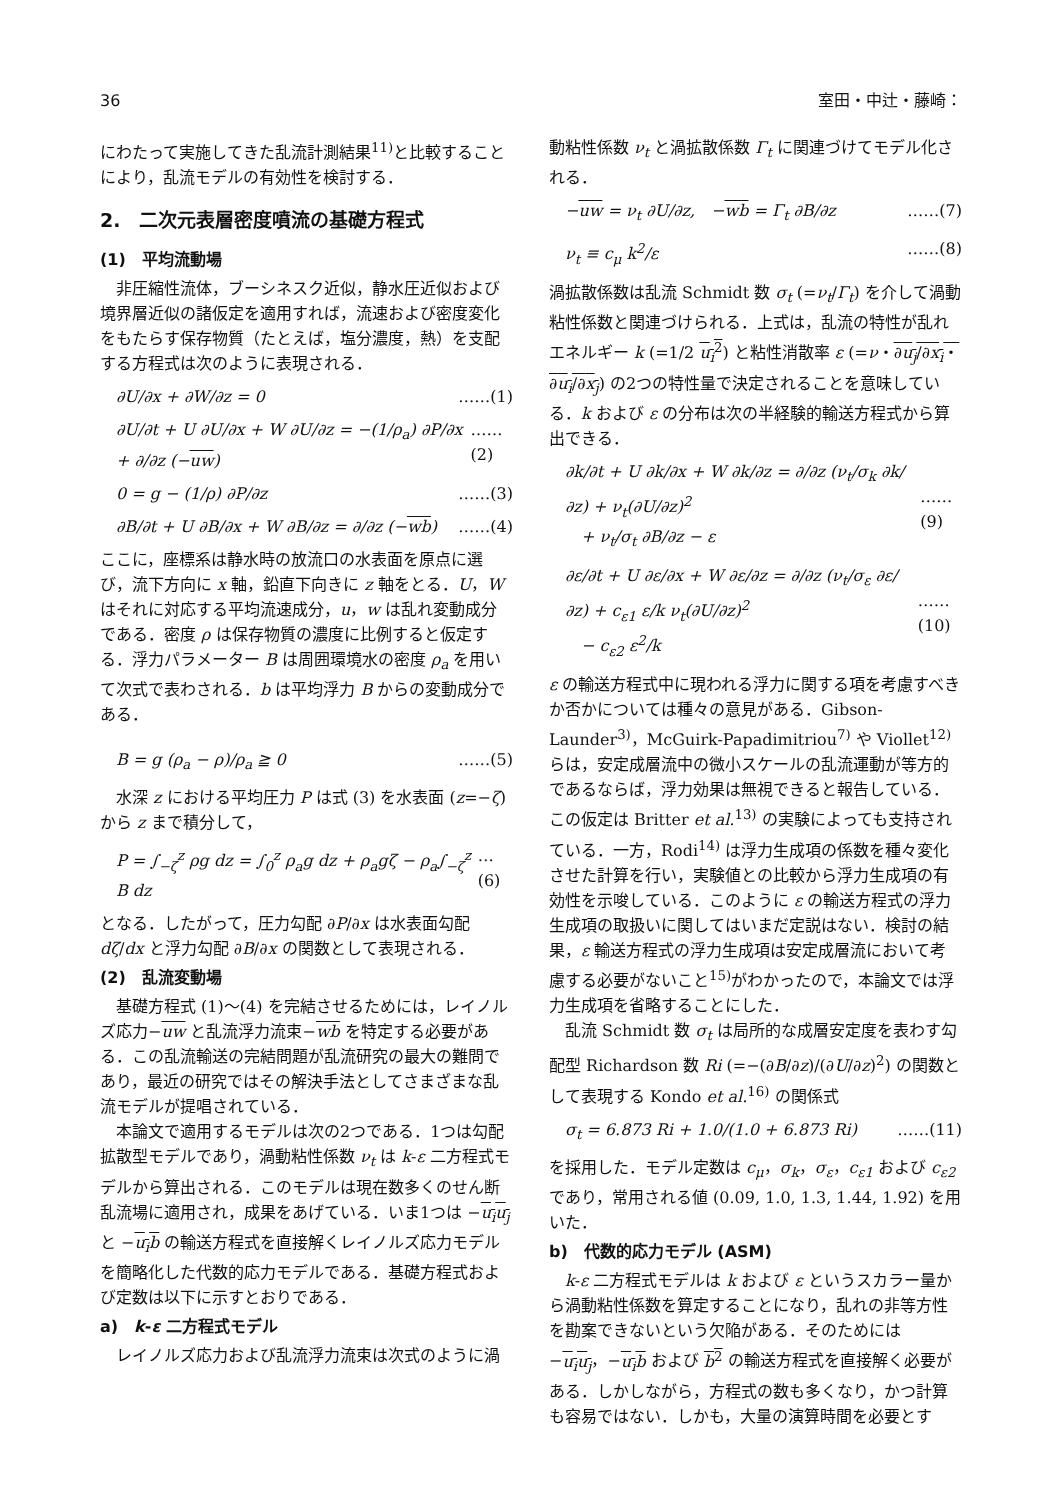36 室田・中辻・藤崎：
にわたって実施してきた乱流計測結果<sup>11)</sup>と比較することにより，乱流モデルの有効性を検討する．
2.　二次元表層密度噴流の基礎方程式
(1)　平均流動場
非圧縮性流体，ブーシネスク近似，静水圧近似および境界層近似の諸仮定を適用すれば，流速および密度変化をもたらす保存物質（たとえば，塩分濃度，熱）を支配する方程式は次のように表現される．
∂U/∂x + ∂W/∂z = 0 ……(1)
∂U/∂t + U ∂U/∂x + W ∂U/∂z = −(1/ρ<sub>a</sub>) ∂P/∂x + ∂/∂z (−uw) ……(2)
0 = g − (1/ρ) ∂P/∂z ……(3)
∂B/∂t + U ∂B/∂x + W ∂B/∂z = ∂/∂z (−wb) ……(4)
ここに，座標系は静水時の放流口の水表面を原点に選び，流下方向に x 軸，鉛直下向きに z 軸をとる．U，W はそれに対応する平均流速成分，u，w は乱れ変動成分である．密度 ρ は保存物質の濃度に比例すると仮定する．浮力パラメーター B は周囲環境水の密度 ρ<sub>a</sub> を用いて次式で表わされる．b は平均浮力 B からの変動成分である．
B = g (ρ<sub>a</sub> − ρ)/ρ<sub>a</sub> ≧ 0 ……(5)
水深 z における平均圧力 P は式 (3) を水表面 (z=−ζ) から z まで積分して，
P = ∫<sub>−ζ</sub><sup>z</sup> ρg dz = ∫<sub>0</sub><sup>z</sup> ρ<sub>a</sub>g dz + ρ<sub>a</sub>gζ − ρ<sub>a</sub>∫<sub>−ζ</sub><sup>z</sup> B dz …(6)
となる．したがって，圧力勾配 ∂P/∂x は水表面勾配 dζ/dx と浮力勾配 ∂B/∂x の関数として表現される．
(2)　乱流変動場
基礎方程式 (1)～(4) を完結させるためには，レイノルズ応力−uw と乱流浮力流束−wb を特定する必要がある．この乱流輸送の完結問題が乱流研究の最大の難問であり，最近の研究ではその解決手法としてさまざまな乱流モデルが提唱されている．
本論文で適用するモデルは次の2つである．1つは勾配拡散型モデルであり，渦動粘性係数 ν<sub>t</sub> は k-ε 二方程式モデルから算出される．このモデルは現在数多くのせん断乱流場に適用され，成果をあげている．いま1つは −u<sub>i</sub>u<sub>j</sub> と −u<sub>i</sub>b の輸送方程式を直接解くレイノルズ応力モデルを簡略化した代数的応力モデルである．基礎方程式および定数は以下に示すとおりである．
a)　k-ε 二方程式モデル
レイノルズ応力および乱流浮力流束は次式のように渦
動粘性係数 ν<sub>t</sub> と渦拡散係数 Γ<sub>t</sub> に関連づけてモデル化される．
−uw = ν<sub>t</sub> ∂U/∂z,　−wb = Γ<sub>t</sub> ∂B/∂z ……(7)
ν<sub>t</sub> ≡ c<sub>μ</sub> k<sup>2</sup>/ε ……(8)
渦拡散係数は乱流 Schmidt 数 σ<sub>t</sub> (=ν<sub>t</sub>/Γ<sub>t</sub>) を介して渦動粘性係数と関連づけられる．上式は，乱流の特性が乱れエネルギー k (=1/2 u<sub>i</sub><sup>2</sup>) と粘性消散率 ε (=ν・∂u<sub>j</sub>/∂x<sub>i</sub>・∂u<sub>i</sub>/∂x<sub>j</sub>) の2つの特性量で決定されることを意味している．k および ε の分布は次の半経験的輸送方程式から算出できる．
∂k/∂t + U ∂k/∂x + W ∂k/∂z = ∂/∂z (ν<sub>t</sub>/σ<sub>k</sub> ∂k/∂z) + ν<sub>t</sub>(∂U/∂z)<sup>2</sup>
　+ ν<sub>t</sub>/σ<sub>t</sub> ∂B/∂z − ε
……(9)
∂ε/∂t + U ∂ε/∂x + W ∂ε/∂z = ∂/∂z (ν<sub>t</sub>/σ<sub>ε</sub> ∂ε/∂z) + c<sub>ε1</sub> ε/k ν<sub>t</sub>(∂U/∂z)<sup>2</sup>
　− c<sub>ε2</sub> ε<sup>2</sup>/k
……(10)
ε の輸送方程式中に現われる浮力に関する項を考慮すべきか否かについては種々の意見がある．Gibson-Launder<sup>3)</sup>，McGuirk-Papadimitriou<sup>7)</sup> や Viollet<sup>12)</sup> らは，安定成層流中の微小スケールの乱流運動が等方的であるならば，浮力効果は無視できると報告している．この仮定は Britter et al.<sup>13)</sup> の実験によっても支持されている．一方，Rodi<sup>14)</sup> は浮力生成項の係数を種々変化させた計算を行い，実験値との比較から浮力生成項の有効性を示唆している．このように ε の輸送方程式の浮力生成項の取扱いに関してはいまだ定説はない．検討の結果，ε 輸送方程式の浮力生成項は安定成層流において考慮する必要がないこと<sup>15)</sup>がわかったので，本論文では浮力生成項を省略することにした．
乱流 Schmidt 数 σ<sub>t</sub> は局所的な成層安定度を表わす勾配型 Richardson 数 Ri (=−(∂B/∂z)/(∂U/∂z)<sup>2</sup>) の関数として表現する Kondo et al.<sup>16)</sup> の関係式
σ<sub>t</sub> = 6.873 Ri + 1.0/(1.0 + 6.873 Ri) ……(11)
を採用した．モデル定数は c<sub>μ</sub>，σ<sub>k</sub>，σ<sub>ε</sub>，c<sub>ε1</sub> および c<sub>ε2</sub> であり，常用される値 (0.09, 1.0, 1.3, 1.44, 1.92) を用いた．
b)　代数的応力モデル (ASM)
k-ε 二方程式モデルは k および ε というスカラー量から渦動粘性係数を算定することになり，乱れの非等方性を勘案できないという欠陥がある．そのためには −u<sub>i</sub>u<sub>j</sub>，−u<sub>i</sub>b および b<sup>2</sup> の輸送方程式を直接解く必要がある．しかしながら，方程式の数も多くなり，かつ計算も容易ではない．しかも，大量の演算時間を必要とす